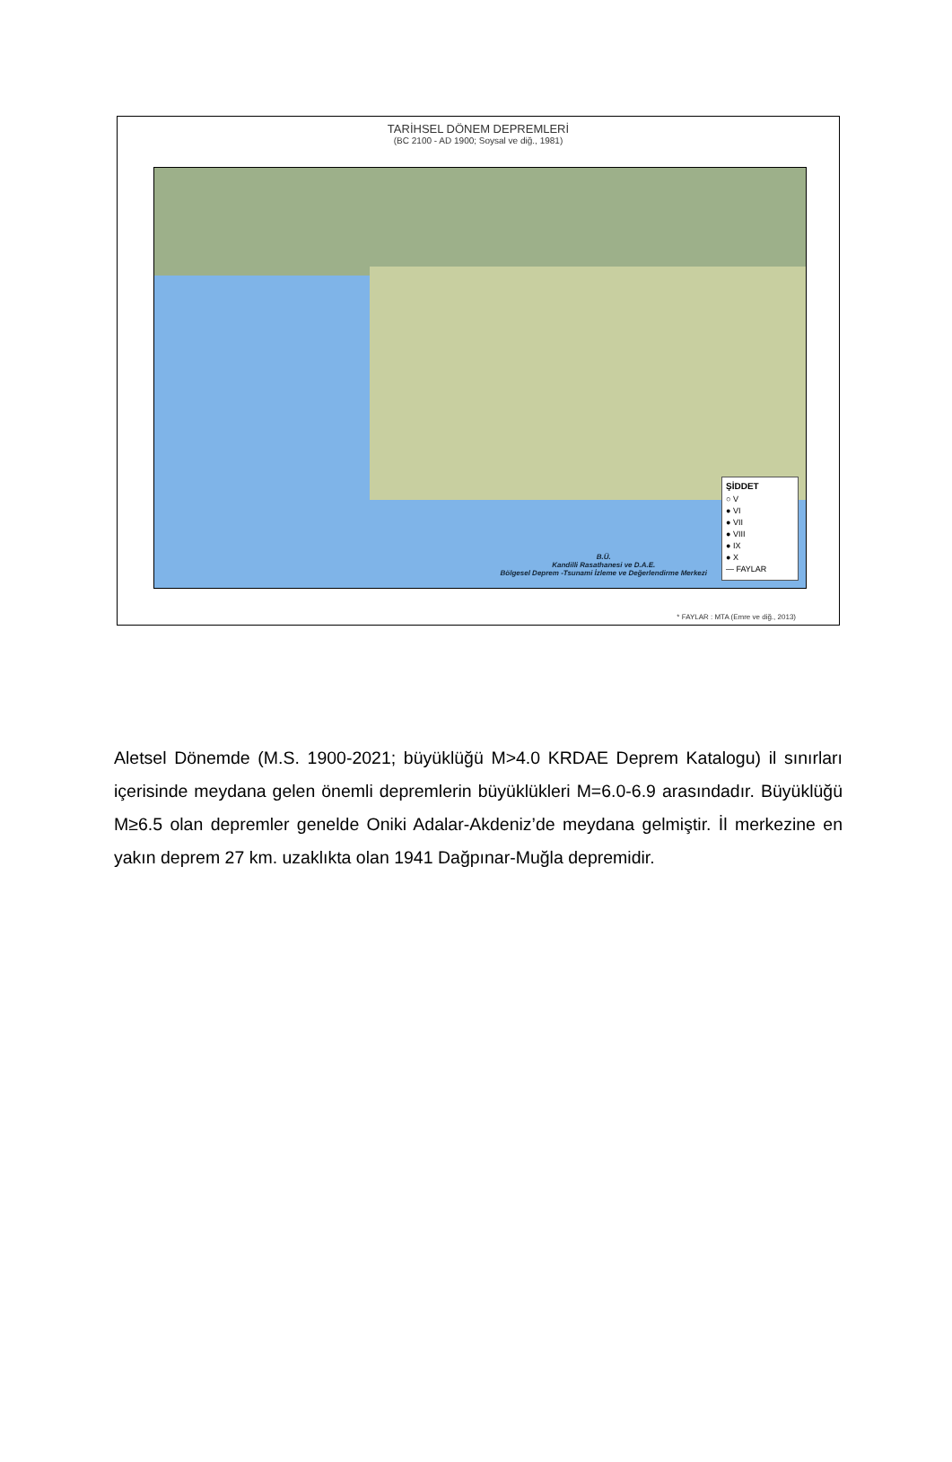TARİHSEL DÖNEM DEPREMLERİ
(BC 2100 - AD 1900; Soysal ve diğ., 1981)
ŞİDDET
○ V
● VI
● VII
● VIII
● IX
● X
— FAYLAR
B.Ü.
Kandilli Rasathanesi ve D.A.E.
Bölgesel Deprem -Tsunami İzleme ve Değerlendirme Merkezi
* FAYLAR : MTA (Emre ve diğ., 2013)
Aletsel Dönemde (M.S. 1900-2021; büyüklüğü M>4.0 KRDAE Deprem Katalogu) il sınırları içerisinde meydana gelen önemli depremlerin büyüklükleri M=6.0-6.9 arasındadır. Büyüklüğü M≥6.5 olan depremler genelde Oniki Adalar-Akdeniz’de meydana gelmiştir. İl merkezine en yakın deprem 27 km. uzaklıkta olan 1941 Dağpınar-Muğla depremidir.